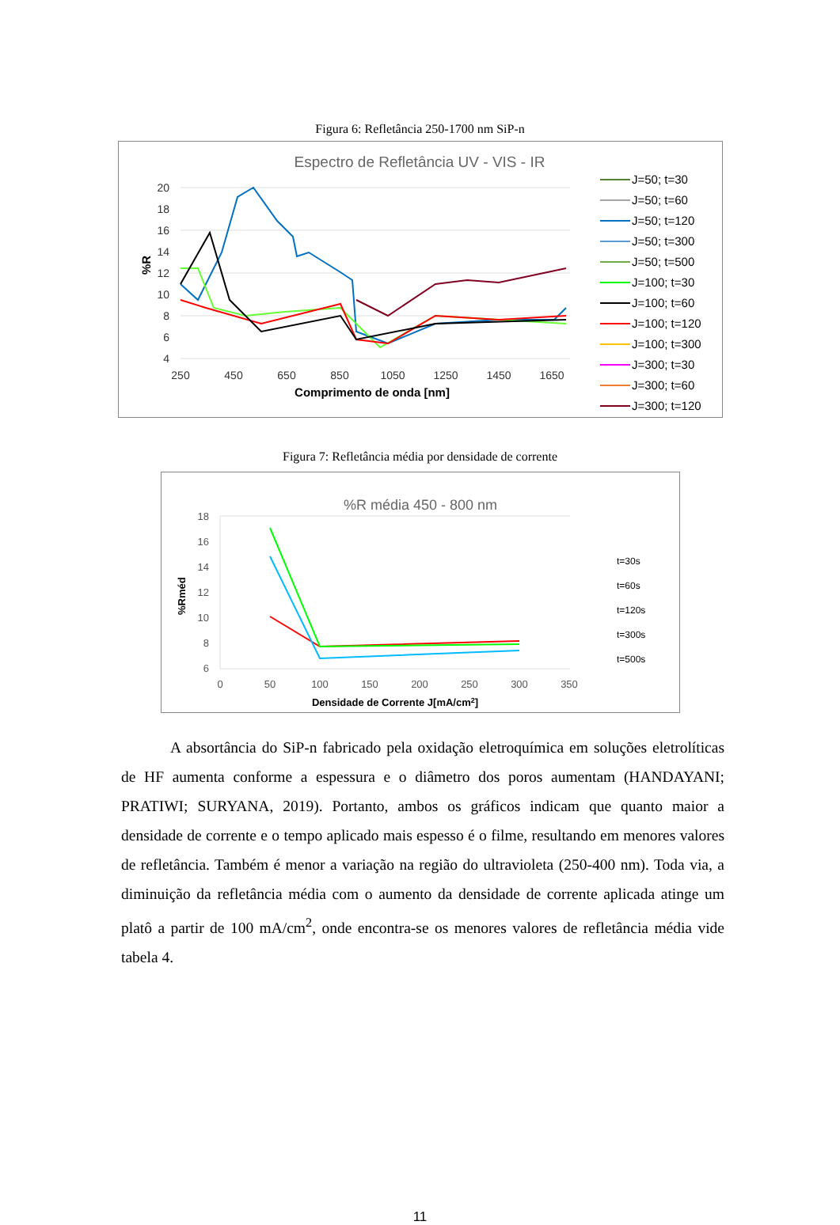Figura 6: Refletância 250-1700 nm SiP-n
Espectro de Refletância UV - VIS - IR
20
18
16
14
12
10
8
6
4
250
450
650
850
1050
1250
1450
1650
Comprimento de onda [nm]
%R
J=50; t=30
J=50; t=60
J=50; t=120
J=50; t=300
J=50; t=500
J=100; t=30
J=100; t=60
J=100; t=120
J=100; t=300
J=300; t=30
J=300; t=60
J=300; t=120
Figura 7: Refletância média por densidade de corrente
%R média 450 - 800 nm
18
16
14
12
10
8
6
0
50
100
150
200
250
300
350
Densidade de Corrente J[mA/cm2]
%Rméd
t=30s
t=60s
t=120s
t=300s
t=500s
A absortância do SiP-n fabricado pela oxidação eletroquímica em soluções eletrolíticas de HF aumenta conforme a espessura e o diâmetro dos poros aumentam (HANDAYANI; PRATIWI; SURYANA, 2019). Portanto, ambos os gráficos indicam que quanto maior a densidade de corrente e o tempo aplicado mais espesso é o filme, resultando em menores valores de refletância. Também é menor a variação na região do ultravioleta (250-400 nm). Toda via, a diminuição da refletância média com o aumento da densidade de corrente aplicada atinge um platô a partir de 100 mA/cm<sup>2</sup>, onde encontra-se os menores valores de refletância média vide tabela 4.
11